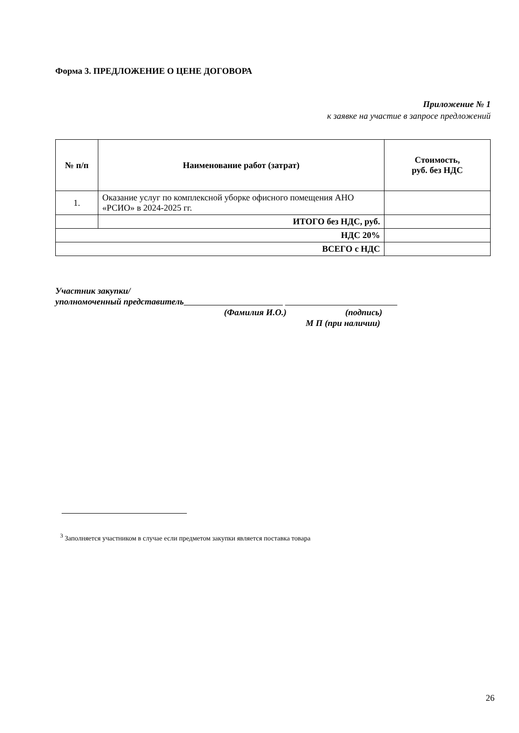Форма 3. ПРЕДЛОЖЕНИЕ О ЦЕНЕ ДОГОВОРА
Приложение № 1
к заявке на участие в запросе предложений
| № п/п | Наименование работ (затрат) | Стоимость, руб. без НДС |
| --- | --- | --- |
| 1. | Оказание услуг по комплексной уборке офисного помещения АНО «РСИО» в 2024-2025 гг. | |
| | ИТОГО без НДС, руб. | |
| НДС 20% | | |
| ВСЕГО с НДС | | |
Участник закупки/
уполномоченный представитель
(Фамилия И.О.) (подпись)
М П (при наличии)
<sup>3</sup> Заполняется участником в случае если предметом закупки является поставка товара
26